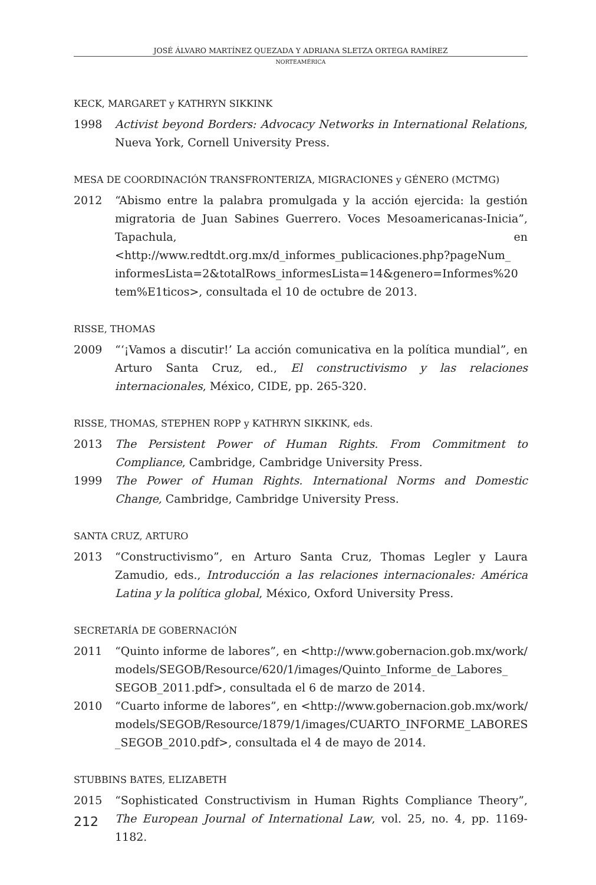JOSÉ ÁLVARO MARTÍNEZ QUEZADA Y ADRIANA SLETZA ORTEGA RAMÍREZ
NORTEAMÉRICA
KECK, MARGARET y KATHRYN SIKKINK
1998 Activist beyond Borders: Advocacy Networks in International Relations, Nueva York, Cornell University Press.
MESA DE COORDINACIÓN TRANSFRONTERIZA, MIGRACIONES y GÉNERO (MCTMG)
2012 “Abismo entre la palabra promulgada y la acción ejercida: la gestión migratoria de Juan Sabines Guerrero. Voces Mesoamericanas-Inicia”, Tapachula, en <http://www.redtdt.org.mx/d_informes_publicaciones.php?pageNum_ informesLista=2&totalRows_informesLista=14&genero=Informes%20 tem%E1ticos>, consultada el 10 de octubre de 2013.
RISSE, THOMAS
2009 “‘¡Vamos a discutir!’ La acción comunicativa en la política mundial”, en Arturo Santa Cruz, ed., El constructivismo y las relaciones internacionales, México, CIDE, pp. 265-320.
RISSE, THOMAS, STEPHEN ROPP y KATHRYN SIKKINK, eds.
2013 The Persistent Power of Human Rights. From Commitment to Compliance, Cambridge, Cambridge University Press.
1999 The Power of Human Rights. International Norms and Domestic Change, Cambridge, Cambridge University Press.
SANTA CRUZ, ARTURO
2013 “Constructivismo”, en Arturo Santa Cruz, Thomas Legler y Laura Zamudio, eds., Introducción a las relaciones internacionales: América Latina y la política global, México, Oxford University Press.
SECRETARÍA DE GOBERNACIÓN
2011 “Quinto informe de labores”, en <http://www.gobernacion.gob.mx/work/ models/SEGOB/Resource/620/1/images/Quinto_Informe_de_Labores_ SEGOB_2011.pdf>, consultada el 6 de marzo de 2014.
2010 “Cuarto informe de labores”, en <http://www.gobernacion.gob.mx/work/ models/SEGOB/Resource/1879/1/images/CUARTO_INFORME_LABORES _SEGOB_2010.pdf>, consultada el 4 de mayo de 2014.
STUBBINS BATES, ELIZABETH
2015 “Sophisticated Constructivism in Human Rights Compliance Theory”, The European Journal of International Law, vol. 25, no. 4, pp. 1169-1182.
212